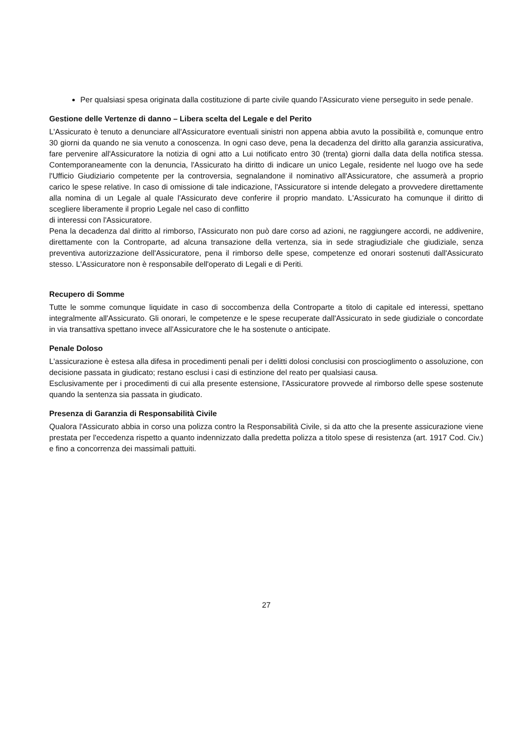Per qualsiasi spesa originata dalla costituzione di parte civile quando l'Assicurato viene perseguito in sede penale.
Gestione delle Vertenze di danno – Libera scelta del Legale e del Perito
L'Assicurato è tenuto a denunciare all'Assicuratore eventuali sinistri non appena abbia avuto la possibilità e, comunque entro 30 giorni da quando ne sia venuto a conoscenza. In ogni caso deve, pena la decadenza del diritto alla garanzia assicurativa, fare pervenire all'Assicuratore la notizia di ogni atto a Lui notificato entro 30 (trenta) giorni dalla data della notifica stessa. Contemporaneamente con la denuncia, l'Assicurato ha diritto di indicare un unico Legale, residente nel luogo ove ha sede l'Ufficio Giudiziario competente per la controversia, segnalandone il nominativo all'Assicuratore, che assumerà a proprio carico le spese relative. In caso di omissione di tale indicazione, l'Assicuratore si intende delegato a provvedere direttamente alla nomina di un Legale al quale l'Assicurato deve conferire il proprio mandato. L'Assicurato ha comunque il diritto di scegliere liberamente il proprio Legale nel caso di conflitto
di interessi con l'Assicuratore.
Pena la decadenza dal diritto al rimborso, l'Assicurato non può dare corso ad azioni, ne raggiungere accordi, ne addivenire, direttamente con la Controparte, ad alcuna transazione della vertenza, sia in sede stragiudiziale che giudiziale, senza preventiva autorizzazione dell'Assicuratore, pena il rimborso delle spese, competenze ed onorari sostenuti dall'Assicurato stesso. L'Assicuratore non è responsabile dell'operato di Legali e di Periti.
Recupero di Somme
Tutte le somme comunque liquidate in caso di soccombenza della Controparte a titolo di capitale ed interessi, spettano integralmente all'Assicurato. Gli onorari, le competenze e le spese recuperate dall'Assicurato in sede giudiziale o concordate in via transattiva spettano invece all'Assicuratore che le ha sostenute o anticipate.
Penale Doloso
L'assicurazione è estesa alla difesa in procedimenti penali per i delitti dolosi conclusisi con proscioglimento o assoluzione, con decisione passata in giudicato; restano esclusi i casi di estinzione del reato per qualsiasi causa.
Esclusivamente per i procedimenti di cui alla presente estensione, l'Assicuratore provvede al rimborso delle spese sostenute quando la sentenza sia passata in giudicato.
Presenza di Garanzia di Responsabilità Civile
Qualora l'Assicurato abbia in corso una polizza contro la Responsabilità Civile, si da atto che la presente assicurazione viene prestata per l'eccedenza rispetto a quanto indennizzato dalla predetta polizza a titolo spese di resistenza (art. 1917 Cod. Civ.) e fino a concorrenza dei massimali pattuiti.
27